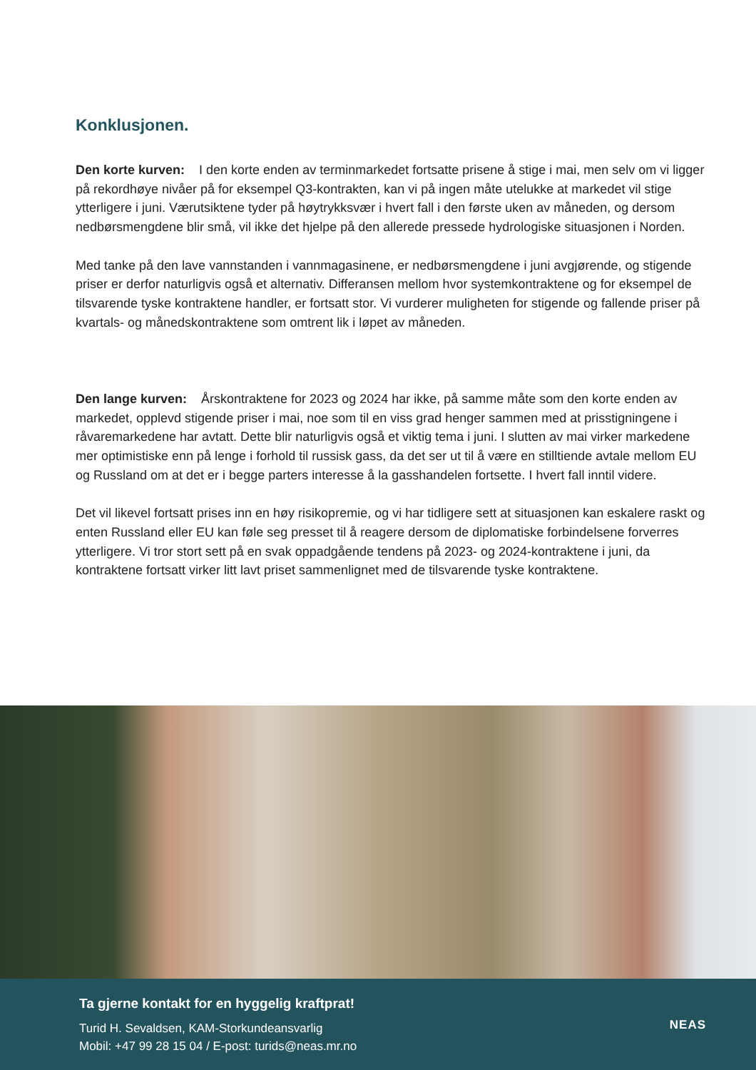Konklusjonen.
Den korte kurven: I den korte enden av terminmarkedet fortsatte prisene å stige i mai, men selv om vi ligger på rekordhøye nivåer på for eksempel Q3-kontrakten, kan vi på ingen måte utelukke at markedet vil stige ytterligere i juni. Værutsiktene tyder på høytrykksvær i hvert fall i den første uken av måneden, og dersom nedbørsmengdene blir små, vil ikke det hjelpe på den allerede pressede hydrologiske situasjonen i Norden.
Med tanke på den lave vannstanden i vannmagasinene, er nedbørsmengdene i juni avgjørende, og stigende priser er derfor naturligvis også et alternativ. Differansen mellom hvor systemkontraktene og for eksempel de tilsvarende tyske kontraktene handler, er fortsatt stor. Vi vurderer muligheten for stigende og fallende priser på kvartals- og månedskontraktene som omtrent lik i løpet av måneden.
Den lange kurven: Årskontraktene for 2023 og 2024 har ikke, på samme måte som den korte enden av markedet, opplevd stigende priser i mai, noe som til en viss grad henger sammen med at prisstigningene i råvaremarkedene har avtatt. Dette blir naturligvis også et viktig tema i juni. I slutten av mai virker markedene mer optimistiske enn på lenge i forhold til russisk gass, da det ser ut til å være en stilltiende avtale mellom EU og Russland om at det er i begge parters interesse å la gasshandelen fortsette. I hvert fall inntil videre.
Det vil likevel fortsatt prises inn en høy risikopremie, og vi har tidligere sett at situasjonen kan eskalere raskt og enten Russland eller EU kan føle seg presset til å reagere dersom de diplomatiske forbindelsene forverres ytterligere. Vi tror stort sett på en svak oppadgående tendens på 2023- og 2024-kontraktene i juni, da kontraktene fortsatt virker litt lavt priset sammenlignet med de tilsvarende tyske kontraktene.
Ta gjerne kontakt for en hyggelig kraftprat!
Turid H. Sevaldsen, KAM-Storkundeansvarlig
Mobil: +47 99 28 15 04 / E-post: turids@neas.mr.no
NEAS